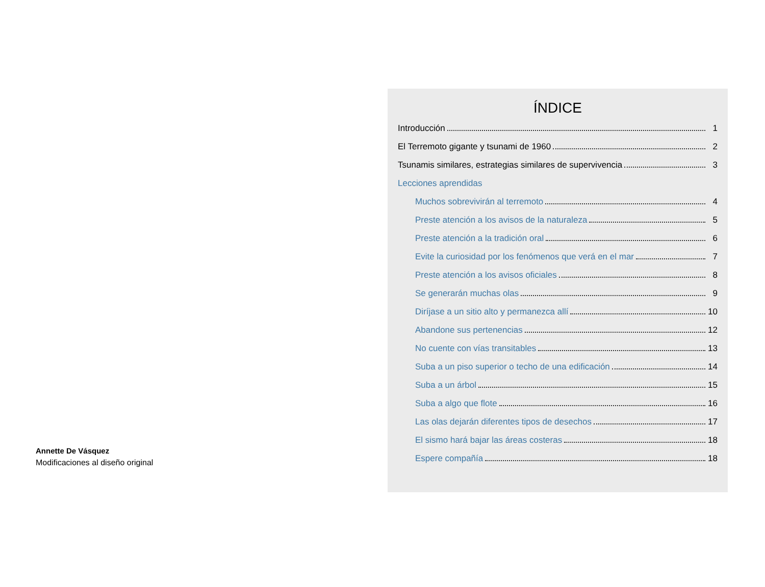Annette De Vásquez
Modificaciones al diseño original
ÍNDICE
Introducción 1
El Terremoto gigante y tsunami de 1960 2
Tsunamis similares, estrategias similares de supervivencia 3
Lecciones aprendidas
Muchos sobrevivirán al terremoto 4
Preste atención a los avisos de la naturaleza 5
Preste atención a la tradición oral 6
Evite la curiosidad por los fenómenos que verá en el mar 7
Preste atención a los avisos oficiales 8
Se generarán muchas olas 9
Diríjase a un sitio alto y permanezca allí 10
Abandone sus pertenencias 12
No cuente con vías transitables 13
Suba a un piso superior o techo de una edificación 14
Suba a un árbol 15
Suba a algo que flote 16
Las olas dejarán diferentes tipos de desechos 17
El sismo hará bajar las áreas costeras 18
Espere compañía 18